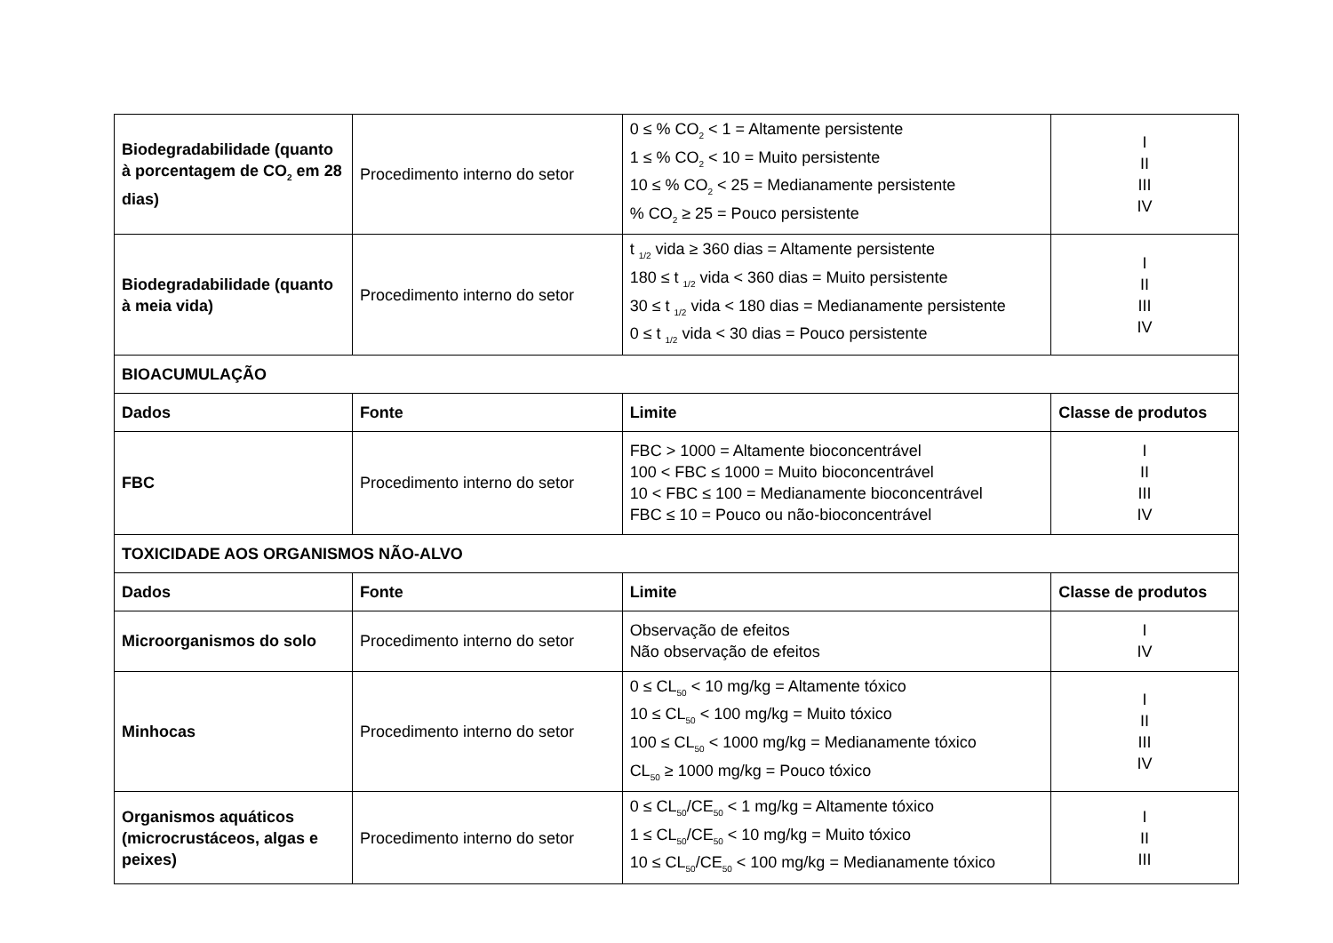| Biodegradabilidade (quanto à porcentagem de CO<sub>2</sub> em 28 dias) | Procedimento interno do setor | 0 ≤ % CO<sub>2</sub> < 1 = Altamente persistente 1 ≤ % CO<sub>2</sub> < 10 = Muito persistente 10 ≤ % CO<sub>2</sub> < 25 = Medianamente persistente % CO<sub>2</sub> ≥ 25 = Pouco persistente | I II III IV |
| Biodegradabilidade (quanto à meia vida) | Procedimento interno do setor | t <sub>1/2</sub> vida ≥ 360 dias = Altamente persistente 180 ≤ t <sub>1/2</sub> vida < 360 dias = Muito persistente 30 ≤ t <sub>1/2</sub> vida < 180 dias = Medianamente persistente 0 ≤ t <sub>1/2</sub> vida < 30 dias = Pouco persistente | I II III IV |
| BIOACUMULAÇÃO | | | |
| Dados | Fonte | Limite | Classe de produtos |
| FBC | Procedimento interno do setor | FBC > 1000 = Altamente bioconcentrável 100 < FBC ≤ 1000 = Muito bioconcentrável 10 < FBC ≤ 100 = Medianamente bioconcentrável FBC ≤ 10 = Pouco ou não-bioconcentrável | I II III IV |
| TOXICIDADE AOS ORGANISMOS NÃO-ALVO | | | |
| Dados | Fonte | Limite | Classe de produtos |
| Microorganismos do solo | Procedimento interno do setor | Observação de efeitos Não observação de efeitos | I IV |
| Minhocas | Procedimento interno do setor | 0 ≤ CL<sub>50</sub> < 10 mg/kg = Altamente tóxico 10 ≤ CL<sub>50</sub> < 100 mg/kg = Muito tóxico 100 ≤ CL<sub>50</sub> < 1000 mg/kg = Medianamente tóxico CL<sub>50</sub> ≥ 1000 mg/kg = Pouco tóxico | I II III IV |
| Organismos aquáticos (microcrustáceos, algas e peixes) | Procedimento interno do setor | 0 ≤ CL<sub>50</sub>/CE<sub>50</sub> < 1 mg/kg = Altamente tóxico 1 ≤ CL<sub>50</sub>/CE<sub>50</sub> < 10 mg/kg = Muito tóxico 10 ≤ CL<sub>50</sub>/CE<sub>50</sub> < 100 mg/kg = Medianamente tóxico | I II III |